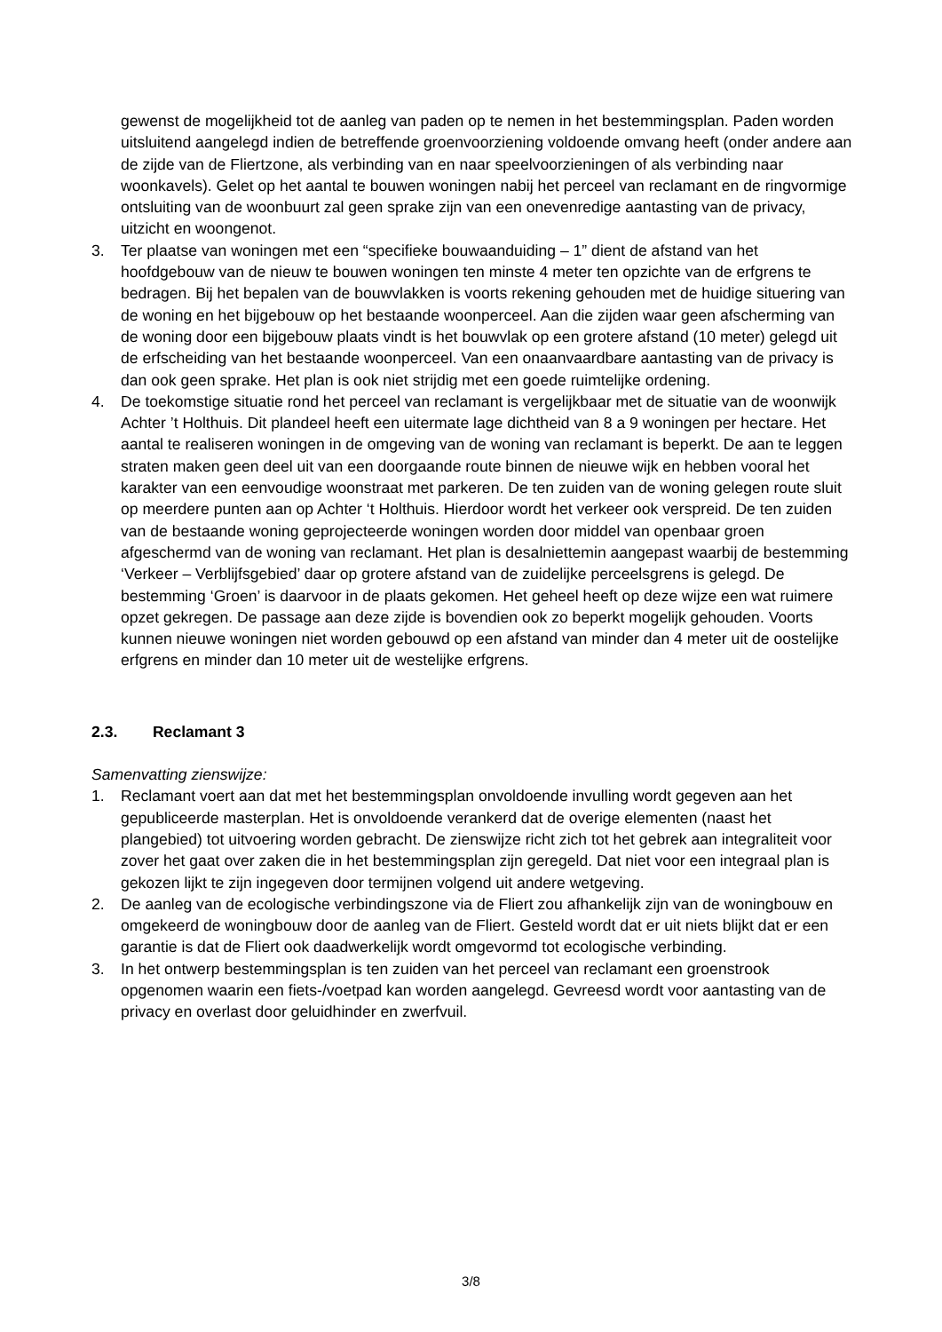gewenst de mogelijkheid tot de aanleg van paden op te nemen in het bestemmingsplan. Paden worden uitsluitend aangelegd indien de betreffende groenvoorziening voldoende omvang heeft (onder andere aan de zijde van de Fliertzone, als verbinding van en naar speelvoorzieningen of als verbinding naar woonkavels). Gelet op het aantal te bouwen woningen nabij het perceel van reclamant en de ringvormige ontsluiting van de woonbuurt zal geen sprake zijn van een onevenredige aantasting van de privacy, uitzicht en woongenot.
3. Ter plaatse van woningen met een “specifieke bouwaanduiding – 1” dient de afstand van het hoofdgebouw van de nieuw te bouwen woningen ten minste 4 meter ten opzichte van de erfgrens te bedragen. Bij het bepalen van de bouwvlakken is voorts rekening gehouden met de huidige situering van de woning en het bijgebouw op het bestaande woonperceel. Aan die zijden waar geen afscherming van de woning door een bijgebouw plaats vindt is het bouwvlak op een grotere afstand (10 meter) gelegd uit de erfscheiding van het bestaande woonperceel. Van een onaanvaardbare aantasting van de privacy is dan ook geen sprake. Het plan is ook niet strijdig met een goede ruimtelijke ordening.
4. De toekomstige situatie rond het perceel van reclamant is vergelijkbaar met de situatie van de woonwijk Achter ’t Holthuis. Dit plandeel heeft een uitermate lage dichtheid van 8 a 9 woningen per hectare. Het aantal te realiseren woningen in de omgeving van de woning van reclamant is beperkt. De aan te leggen straten maken geen deel uit van een doorgaande route binnen de nieuwe wijk en hebben vooral het karakter van een eenvoudige woonstraat met parkeren. De ten zuiden van de woning gelegen route sluit op meerdere punten aan op Achter ‘t Holthuis. Hierdoor wordt het verkeer ook verspreid. De ten zuiden van de bestaande woning geprojecteerde woningen worden door middel van openbaar groen afgeschermd van de woning van reclamant. Het plan is desalniettemin aangepast waarbij de bestemming ‘Verkeer – Verblijfsgebied’ daar op grotere afstand van de zuidelijke perceelsgrens is gelegd. De bestemming ‘Groen’ is daarvoor in de plaats gekomen. Het geheel heeft op deze wijze een wat ruimere opzet gekregen. De passage aan deze zijde is bovendien ook zo beperkt mogelijk gehouden. Voorts kunnen nieuwe woningen niet worden gebouwd op een afstand van minder dan 4 meter uit de oostelijke erfgrens en minder dan 10 meter uit de westelijke erfgrens.
2.3. Reclamant 3
Samenvatting zienswijze:
1. Reclamant voert aan dat met het bestemmingsplan onvoldoende invulling wordt gegeven aan het gepubliceerde masterplan. Het is onvoldoende verankerd dat de overige elementen (naast het plangebied) tot uitvoering worden gebracht. De zienswijze richt zich tot het gebrek aan integraliteit voor zover het gaat over zaken die in het bestemmingsplan zijn geregeld. Dat niet voor een integraal plan is gekozen lijkt te zijn ingegeven door termijnen volgend uit andere wetgeving.
2. De aanleg van de ecologische verbindingszone via de Fliert zou afhankelijk zijn van de woningbouw en omgekeerd de woningbouw door de aanleg van de Fliert. Gesteld wordt dat er uit niets blijkt dat er een garantie is dat de Fliert ook daadwerkelijk wordt omgevormd tot ecologische verbinding.
3. In het ontwerp bestemmingsplan is ten zuiden van het perceel van reclamant een groenstrook opgenomen waarin een fiets-/voetpad kan worden aangelegd. Gevreesd wordt voor aantasting van de privacy en overlast door geluidhinder en zwerfvuil.
3/8